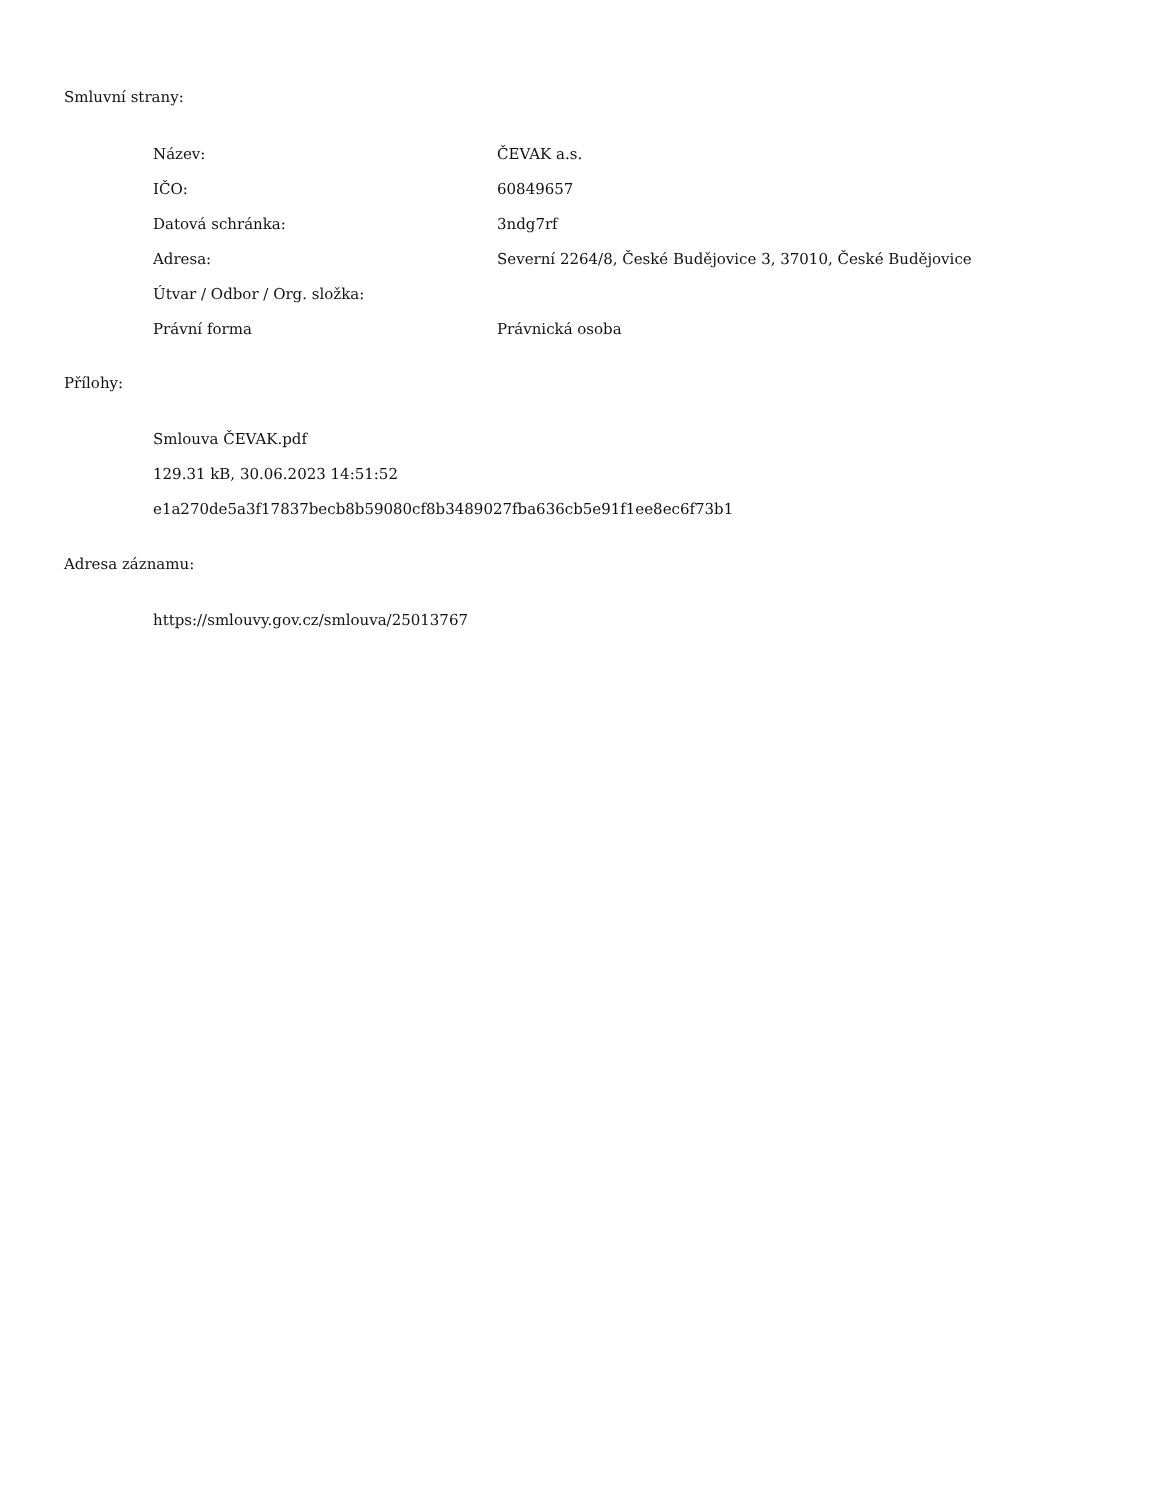Smluvní strany:
| Název: | ČEVAK a.s. |
| IČO: | 60849657 |
| Datová schránka: | 3ndg7rf |
| Adresa: | Severní 2264/8, České Budějovice 3, 37010, České Budějovice |
| Útvar / Odbor / Org. složka: | |
| Právní forma | Právnická osoba |
Přílohy:
Smlouva ČEVAK.pdf
129.31 kB, 30.06.2023 14:51:52
e1a270de5a3f17837becb8b59080cf8b3489027fba636cb5e91f1ee8ec6f73b1
Adresa záznamu:
https://smlouvy.gov.cz/smlouva/25013767